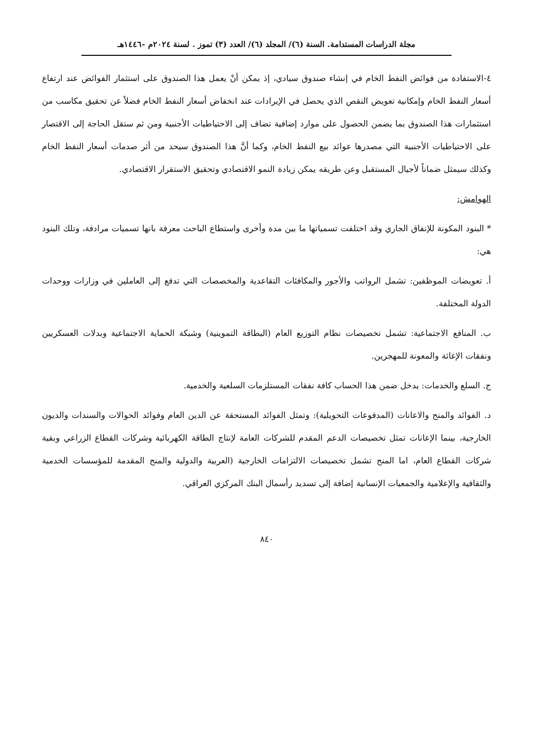مجلة الدراسات المستدامة. السنة (٦)/ المجلد (٦)/ العدد (٣) تموز . لسنة ٢٠٢٤م -١٤٤٦هـ
٤-الاستفادة من فوائض النفط الخام في إنشاء صندوق سيادي، إذ يمكن أنْ يعمل هذا الصندوق على استثمار الفوائض عند ارتفاع أسعار النفط الخام وإمكانية تعويض النقص الذي يحصل في الإيرادات عند انخفاض أسعار النفط الخام فضلاً عن تحقيق مكاسب من استثمارات هذا الصندوق بما يضمن الحصول على موارد إضافية تضاف إلى الاحتياطيات الأجنبية ومن ثم ستقل الحاجة إلى الاقتصار على الاحتياطيات الأجنبية التي مصدرها عوائد بيع النفط الخام، وكما أنَّ هذا الصندوق سيحد من أثر صدمات أسعار النفط الخام وكذلك سيمثل ضماناً لأجيال المستقبل وعن طريقه يمكن زيادة النمو الاقتصادي وتحقيق الاستقرار الاقتصادي.
الهوامش:
* البنود المكونة للإنفاق الجاري وقد اختلفت تسمياتها ما بين مدة وأخرى واستطاع الباحث معرفة بانها تسميات مرادفة، وتلك البنود هي:
أ. تعويضات الموظفين: تشمل الرواتب والأجور والمكافئات التقاعدية والمخصصات التي تدفع إلى العاملين في وزارات ووحدات الدولة المختلفة.
ب. المنافع الاجتماعية: تشمل تخصيصات نظام التوزيع العام (البطاقة التموينية) وشبكة الحماية الاجتماعية وبدلات العسكريين ونفقات الإغاثة والمعونة للمهجرين.
ج. السلع والخدمات: يدخل ضمن هذا الحساب كافة نفقات المستلزمات السلعية والخدمية.
د. الفوائد والمنح والاعانات (المدفوعات التحويلية): وتمثل الفوائد المستحقة عن الدين العام وفوائد الحوالات والسندات والديون الخارجية، بينما الإعانات تمثل تخصيصات الدعم المقدم للشركات العامة لإنتاج الطاقة الكهربائية وشركات القطاع الزراعي وبقية شركات القطاع العام، اما المنح تشمل تخصيصات الالتزامات الخارجية (العربية والدولية والمنح المقدمة للمؤسسات الخدمية والثقافية والإعلامية والجمعيات الإنسانية إضافة إلى تسديد رأسمال البنك المركزي العراقي.
٨٤٠